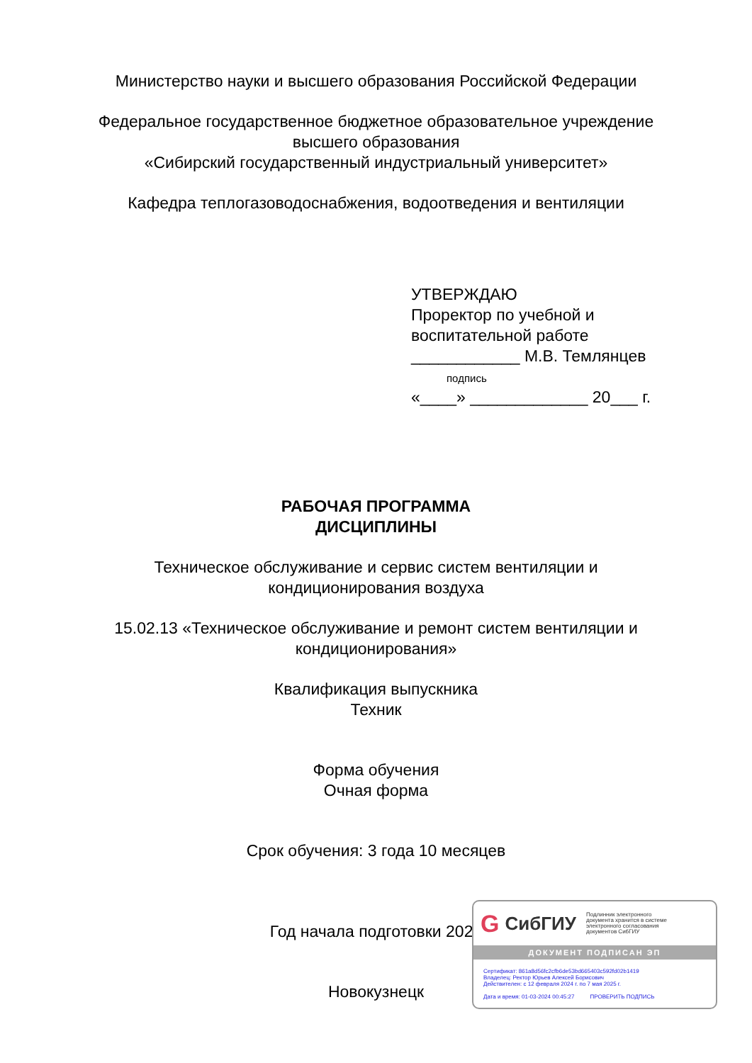Министерство науки и высшего образования Российской Федерации
Федеральное государственное бюджетное образовательное учреждение
высшего образования
«Сибирский государственный индустриальный университет»
Кафедра теплогазоводоснабжения, водоотведения и вентиляции
УТВЕРЖДАЮ
Проректор по учебной и
воспитательной работе
____________ М.В. Темлянцев
подпись
«____» _____________ 20___ г.
РАБОЧАЯ ПРОГРАММА
ДИСЦИПЛИНЫ
Техническое обслуживание и сервис систем вентиляции и
кондиционирования воздуха
15.02.13 «Техническое обслуживание и ремонт систем вентиляции и
кондиционирования»
Квалификация выпускника
Техник
Форма обучения
Очная форма
Срок обучения: 3 года 10 месяцев
Год начала подготовки 2022
Новокузнецк
G СибГИУ Подлинник электронного
документа хранится в системе
электронного согласования
документов СибГИУ
ДОКУМЕНТ ПОДПИСАН ЭП
Сертификат: 861a8d56fc2cfb6de53bd665403c592fd02b1419
Владелец: Ректор Юрьев Алексей Борисович
Действителен: с 12 февраля 2024 г. по 7 мая 2025 г.
Дата и время: 01-03-2024 00:45:27 ПРОВЕРИТЬ ПОДПИСЬ